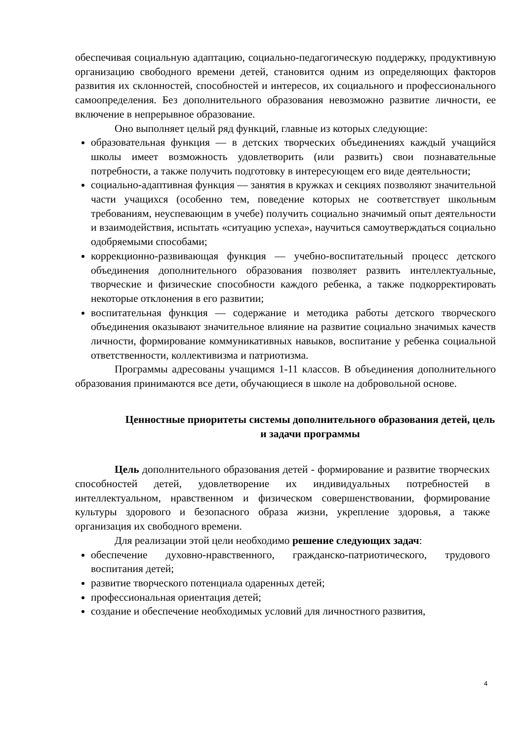обеспечивая социальную адаптацию, социально-педагогическую поддержку, продуктивную организацию свободного времени детей, становится одним из определяющих факторов развития их склонностей, способностей и интересов, их социального и профессионального самоопределения. Без дополнительного образования невозможно развитие личности, ее включение в непрерывное образование.
Оно выполняет целый ряд функций, главные из которых следующие:
образовательная функция — в детских творческих объединениях каждый учащийся школы имеет возможность удовлетворить (или развить) свои познавательные потребности, а также получить подготовку в интересующем его виде деятельности;
социально-адаптивная функция — занятия в кружках и секциях позволяют значительной части учащихся (особенно тем, поведение которых не соответствует школьным требованиям, неуспевающим в учебе) получить социально значимый опыт деятельности и взаимодействия, испытать «ситуацию успеха», научиться самоутверждаться социально одобряемыми способами;
коррекционно-развивающая функция — учебно-воспитательный процесс детского объединения дополнительного образования позволяет развить интеллектуальные, творческие и физические способности каждого ребенка, а также подкорректировать некоторые отклонения в его развитии;
воспитательная функция — содержание и методика работы детского творческого объединения оказывают значительное влияние на развитие социально значимых качеств личности, формирование коммуникативных навыков, воспитание у ребенка социальной ответственности, коллективизма и патриотизма.
Программы адресованы учащимся 1-11 классов. В объединения дополнительного образования принимаются все дети, обучающиеся в школе на добровольной основе.
Ценностные приоритеты системы дополнительного образования детей, цель и задачи программы
Цель дополнительного образования детей - формирование и развитие творческих способностей детей, удовлетворение их индивидуальных потребностей в интеллектуальном, нравственном и физическом совершенствовании, формирование культуры здорового и безопасного образа жизни, укрепление здоровья, а также организация их свободного времени.
Для реализации этой цели необходимо решение следующих задач:
обеспечение духовно-нравственного, гражданско-патриотического, трудового воспитания детей;
развитие творческого потенциала одаренных детей;
профессиональная ориентация детей;
создание и обеспечение необходимых условий для личностного развития,
4